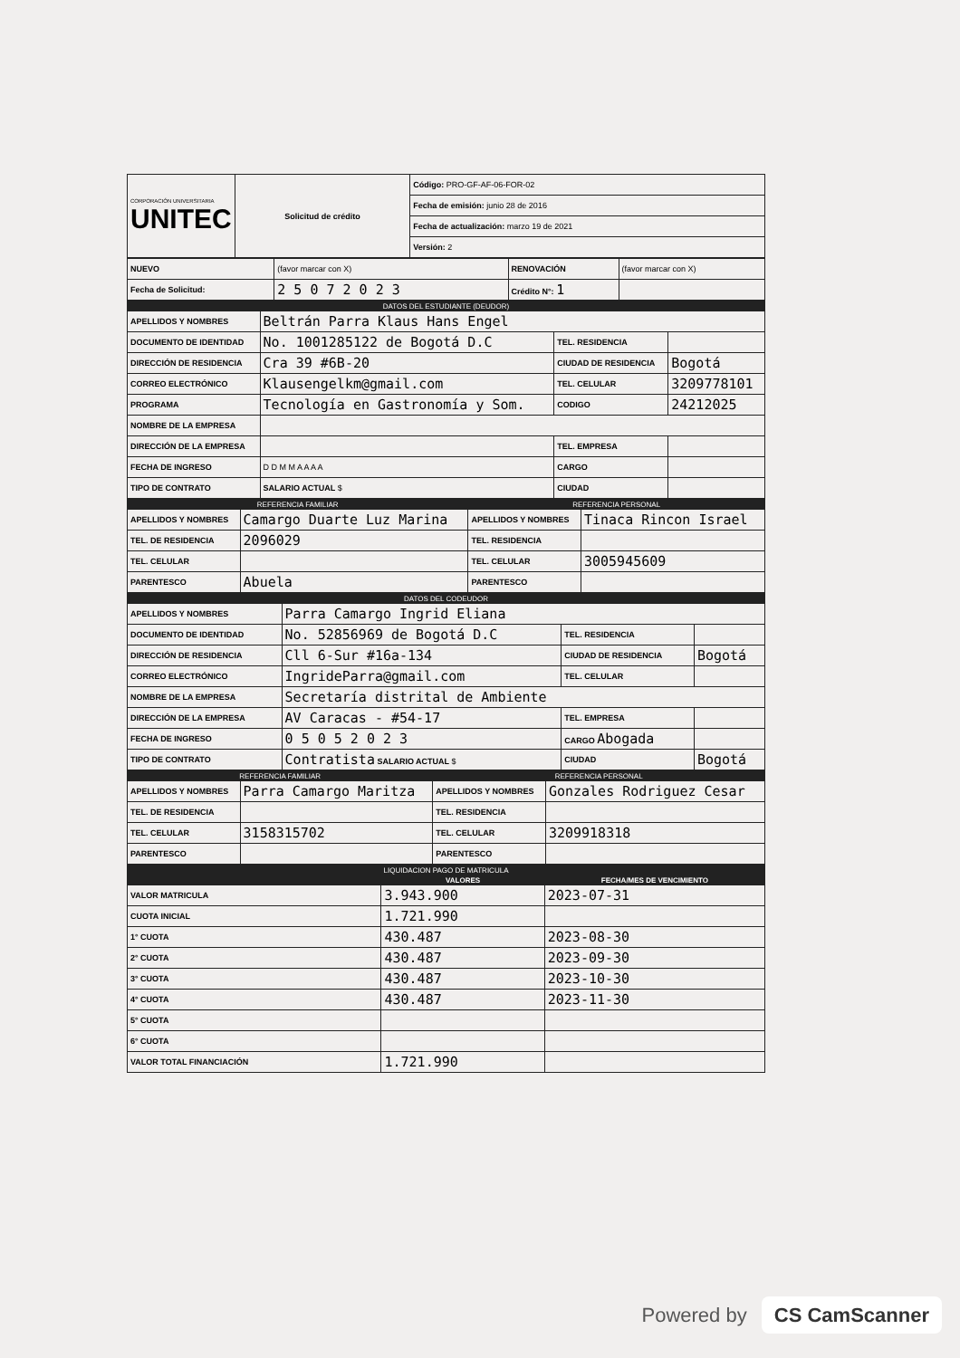| CORPORACIÓN UNIVERSITARIA UNITEC | Solicitud de crédito | Código: PRO-GF-AF-06-FOR-02 |
| | | Fecha de emisión: junio 28 de 2016 |
| | | Fecha de actualización: marzo 19 de 2021 |
| | | Versión: 2 |
| NUEVO | (favor marcar con X) | RENOVACIÓN | (favor marcar con X) |
| Fecha de Solicitud: | 2 5 0 7 2 0 2 3 | Crédito N°: 1 | |
| DATOS DEL ESTUDIANTE (DEUDOR) | | | |
| APELLIDOS Y NOMBRES | Beltrán Parra Klaus Hans Engel | | |
| DOCUMENTO DE IDENTIDAD | No. 1001285122 de Bogotá D.C | TEL. RESIDENCIA | |
| DIRECCIÓN DE RESIDENCIA | Cra 39 #6B-20 | CIUDAD DE RESIDENCIA | Bogotá |
| CORREO ELECTRÓNICO | Klausengelkm@gmail.com | TEL. CELULAR | 3209778101 |
| PROGRAMA | Tecnología en Gastronomía y Som. | CODIGO | 24212025 |
| NOMBRE DE LA EMPRESA | | | |
| DIRECCIÓN DE LA EMPRESA | | TEL. EMPRESA | |
| FECHA DE INGRESO | D D M M A A A A | CARGO | |
| TIPO DE CONTRATO | SALARIO ACTUAL $ | CIUDAD | |
| REFERENCIA FAMILIAR | | REFERENCIA PERSONAL | |
| APELLIDOS Y NOMBRES | Camargo Duarte Luz Marina | APELLIDOS Y NOMBRES | Tinaca Rincon Israel |
| TEL. DE RESIDENCIA | 2096029 | TEL. RESIDENCIA | |
| TEL. CELULAR | | TEL. CELULAR | 3005945609 |
| PARENTESCO | Abuela | PARENTESCO | |
| DATOS DEL CODEUDOR | | | |
| APELLIDOS Y NOMBRES | Parra Camargo Ingrid Eliana | | |
| DOCUMENTO DE IDENTIDAD | No. 52856969 de Bogotá D.C | TEL. RESIDENCIA | |
| DIRECCIÓN DE RESIDENCIA | Cll 6-Sur #16a-134 | CIUDAD DE RESIDENCIA | Bogotá |
| CORREO ELECTRÓNICO | IngrideParra@gmail.com | TEL. CELULAR | |
| NOMBRE DE LA EMPRESA | Secretaría distrital de Ambiente | | |
| DIRECCIÓN DE LA EMPRESA | AV Caracas - #54-17 | TEL. EMPRESA | |
| FECHA DE INGRESO | 0 5 0 5 2 0 2 3 | CARGO Abogada | |
| TIPO DE CONTRATO | Contratista SALARIO ACTUAL $ | CIUDAD | Bogotá |
| REFERENCIA FAMILIAR | | REFERENCIA PERSONAL | |
| APELLIDOS Y NOMBRES | Parra Camargo Maritza | APELLIDOS Y NOMBRES | Gonzales Rodriguez Cesar |
| TEL. DE RESIDENCIA | | TEL. RESIDENCIA | |
| TEL. CELULAR | 3158315702 | TEL. CELULAR | 3209918318 |
| PARENTESCO | | PARENTESCO | |
| LIQUIDACION PAGO DE MATRICULA | | |
| | VALORES | FECHA/MES DE VENCIMIENTO |
| VALOR MATRICULA | 3.943.900 | 2023-07-31 |
| CUOTA INICIAL | 1.721.990 | |
| 1° CUOTA | 430.487 | 2023-08-30 |
| 2° CUOTA | 430.487 | 2023-09-30 |
| 3° CUOTA | 430.487 | 2023-10-30 |
| 4° CUOTA | 430.487 | 2023-11-30 |
| 5° CUOTA | | |
| 6° CUOTA | | |
| VALOR TOTAL FINANCIACIÓN | 1.721.990 | |
Powered by CS CamScanner